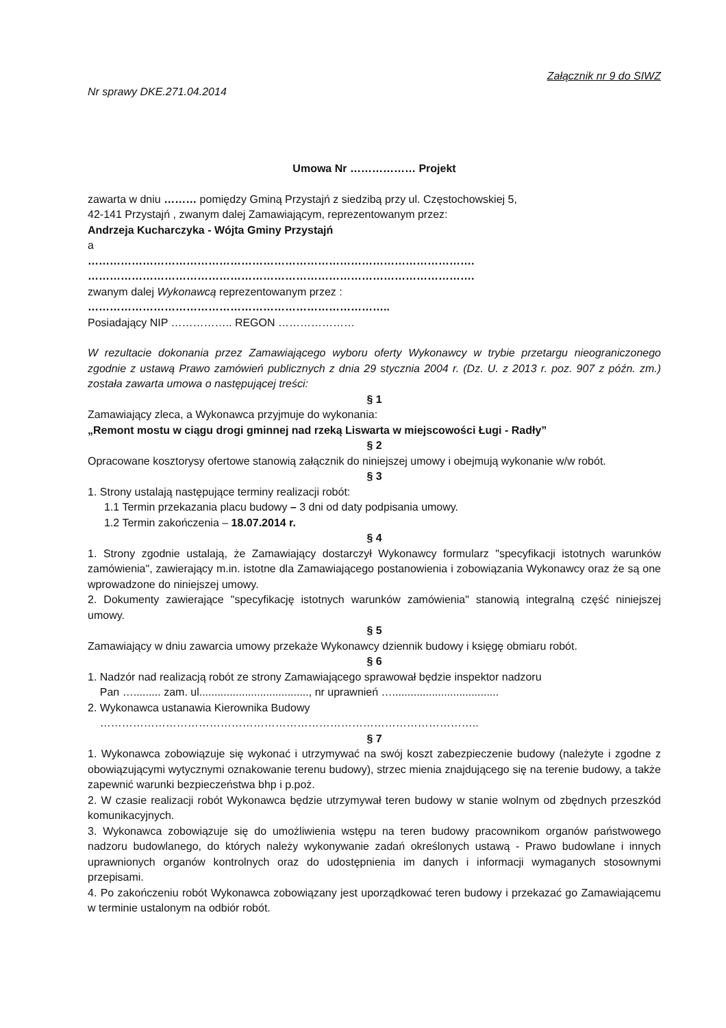Załącznik nr 9 do SIWZ
Nr sprawy DKE.271.04.2014
Umowa Nr ……………… Projekt
zawarta w dniu ……… pomiędzy Gminą Przystajń z siedzibą przy ul. Częstochowskiej 5,
42-141 Przystajń , zwanym dalej Zamawiającym, reprezentowanym przez:
Andrzeja Kucharczyka - Wójta Gminy Przystajń
a
…………………………………………………………………………………………….
…………………………………………………………………………………………….
zwanym dalej Wykonawcą reprezentowanym przez :
………………………………………………………………………..
Posiadający NIP …………….. REGON …………………
W rezultacie dokonania przez Zamawiającego wyboru oferty Wykonawcy w trybie przetargu nieograniczonego zgodnie z ustawą Prawo zamówień publicznych z dnia 29 stycznia 2004 r. (Dz. U. z 2013 r. poz. 907 z późn. zm.) została zawarta umowa o następującej treści:
§ 1
Zamawiający zleca, a Wykonawca przyjmuje do wykonania:
„Remont mostu w ciągu drogi gminnej nad rzeką Liswarta w miejscowości Ługi - Radły”
§ 2
Opracowane kosztorysy ofertowe stanowią załącznik do niniejszej umowy i obejmują wykonanie w/w robót.
§ 3
1. Strony ustalają następujące terminy realizacji robót:
1.1 Termin przekazania placu budowy – 3 dni od daty podpisania umowy.
1.2 Termin zakończenia – 18.07.2014 r.
§ 4
1. Strony zgodnie ustalają, że Zamawiający dostarczył Wykonawcy formularz "specyfikacji istotnych warunków zamówienia", zawierający m.in. istotne dla Zamawiającego postanowienia i zobowiązania Wykonawcy oraz że są one wprowadzone do niniejszej umowy.
2. Dokumenty zawierające "specyfikację istotnych warunków zamówienia" stanowią integralną część niniejszej umowy.
§ 5
Zamawiający w dniu zawarcia umowy przekaże Wykonawcy dziennik budowy i księgę obmiaru robót.
§ 6
1. Nadzór nad realizacją robót ze strony Zamawiającego sprawował będzie inspektor nadzoru
Pan …......... zam. ul...................................., nr uprawnień …...................................
2. Wykonawca ustanawia Kierownika Budowy
…………………………………………………………………………………………..
§ 7
1. Wykonawca zobowiązuje się wykonać i utrzymywać na swój koszt zabezpieczenie budowy (należyte i zgodne z obowiązującymi wytycznymi oznakowanie terenu budowy), strzec mienia znajdującego się na terenie budowy, a także zapewnić warunki bezpieczeństwa bhp i p.poż.
2. W czasie realizacji robót Wykonawca będzie utrzymywał teren budowy w stanie wolnym od zbędnych przeszkód komunikacyjnych.
3. Wykonawca zobowiązuje się do umożliwienia wstępu na teren budowy pracownikom organów państwowego nadzoru budowlanego, do których należy wykonywanie zadań określonych ustawą - Prawo budowlane i innych uprawnionych organów kontrolnych oraz do udostępnienia im danych i informacji wymaganych stosownymi przepisami.
4. Po zakończeniu robót Wykonawca zobowiązany jest uporządkować teren budowy i przekazać go Zamawiającemu w terminie ustalonym na odbiór robót.